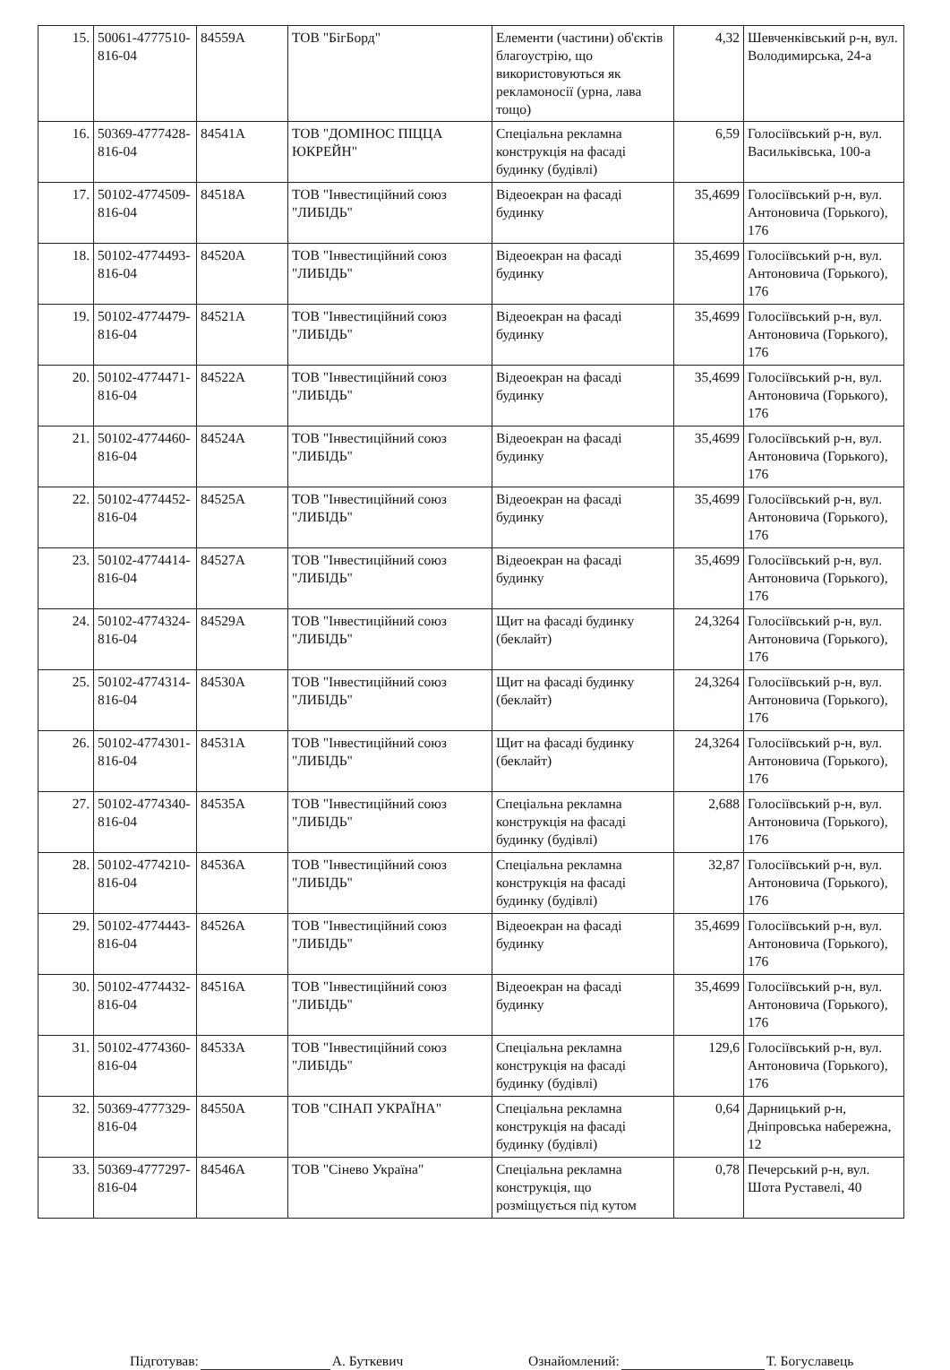| 15. | 50061-4777510-816-04 | 84559А | ТОВ "БігБорд" | Елементи (частини) об'єктів благоустрію, що використовуються як рекламоносії (урна, лава тощо) | 4,32 | Шевченківський р-н, вул. Володимирська, 24-а |
| 16. | 50369-4777428-816-04 | 84541А | ТОВ "ДОМІНОС ПІЦЦА ЮКРЕЙН" | Спеціальна рекламна конструкція на фасаді будинку (будівлі) | 6,59 | Голосіївський р-н, вул. Васильківська, 100-а |
| 17. | 50102-4774509-816-04 | 84518А | ТОВ "Інвестиційний союз "ЛИБІДЬ" | Відеоекран на фасаді будинку | 35,4699 | Голосіївський р-н, вул. Антоновича (Горького), 176 |
| 18. | 50102-4774493-816-04 | 84520А | ТОВ "Інвестиційний союз "ЛИБІДЬ" | Відеоекран на фасаді будинку | 35,4699 | Голосіївський р-н, вул. Антоновича (Горького), 176 |
| 19. | 50102-4774479-816-04 | 84521А | ТОВ "Інвестиційний союз "ЛИБІДЬ" | Відеоекран на фасаді будинку | 35,4699 | Голосіївський р-н, вул. Антоновича (Горького), 176 |
| 20. | 50102-4774471-816-04 | 84522А | ТОВ "Інвестиційний союз "ЛИБІДЬ" | Відеоекран на фасаді будинку | 35,4699 | Голосіївський р-н, вул. Антоновича (Горького), 176 |
| 21. | 50102-4774460-816-04 | 84524А | ТОВ "Інвестиційний союз "ЛИБІДЬ" | Відеоекран на фасаді будинку | 35,4699 | Голосіївський р-н, вул. Антоновича (Горького), 176 |
| 22. | 50102-4774452-816-04 | 84525А | ТОВ "Інвестиційний союз "ЛИБІДЬ" | Відеоекран на фасаді будинку | 35,4699 | Голосіївський р-н, вул. Антоновича (Горького), 176 |
| 23. | 50102-4774414-816-04 | 84527А | ТОВ "Інвестиційний союз "ЛИБІДЬ" | Відеоекран на фасаді будинку | 35,4699 | Голосіївський р-н, вул. Антоновича (Горького), 176 |
| 24. | 50102-4774324-816-04 | 84529А | ТОВ "Інвестиційний союз "ЛИБІДЬ" | Щит на фасаді будинку (беклайт) | 24,3264 | Голосіївський р-н, вул. Антоновича (Горького), 176 |
| 25. | 50102-4774314-816-04 | 84530А | ТОВ "Інвестиційний союз "ЛИБІДЬ" | Щит на фасаді будинку (беклайт) | 24,3264 | Голосіївський р-н, вул. Антоновича (Горького), 176 |
| 26. | 50102-4774301-816-04 | 84531А | ТОВ "Інвестиційний союз "ЛИБІДЬ" | Щит на фасаді будинку (беклайт) | 24,3264 | Голосіївський р-н, вул. Антоновича (Горького), 176 |
| 27. | 50102-4774340-816-04 | 84535А | ТОВ "Інвестиційний союз "ЛИБІДЬ" | Спеціальна рекламна конструкція на фасаді будинку (будівлі) | 2,688 | Голосіївський р-н, вул. Антоновича (Горького), 176 |
| 28. | 50102-4774210-816-04 | 84536А | ТОВ "Інвестиційний союз "ЛИБІДЬ" | Спеціальна рекламна конструкція на фасаді будинку (будівлі) | 32,87 | Голосіївський р-н, вул. Антоновича (Горького), 176 |
| 29. | 50102-4774443-816-04 | 84526А | ТОВ "Інвестиційний союз "ЛИБІДЬ" | Відеоекран на фасаді будинку | 35,4699 | Голосіївський р-н, вул. Антоновича (Горького), 176 |
| 30. | 50102-4774432-816-04 | 84516А | ТОВ "Інвестиційний союз "ЛИБІДЬ" | Відеоекран на фасаді будинку | 35,4699 | Голосіївський р-н, вул. Антоновича (Горького), 176 |
| 31. | 50102-4774360-816-04 | 84533А | ТОВ "Інвестиційний союз "ЛИБІДЬ" | Спеціальна рекламна конструкція на фасаді будинку (будівлі) | 129,6 | Голосіївський р-н, вул. Антоновича (Горького), 176 |
| 32. | 50369-4777329-816-04 | 84550А | ТОВ "СІНАП УКРАЇНА" | Спеціальна рекламна конструкція на фасаді будинку (будівлі) | 0,64 | Дарницький р-н, Дніпровська набережна, 12 |
| 33. | 50369-4777297-816-04 | 84546А | ТОВ "Сінево Україна" | Спеціальна рекламна конструкція, що розміщується під кутом | 0,78 | Печерський р-н, вул. Шота Руставелі, 40 |
Підготував: А. Буткевич Ознайомлений: Т. Богуславець